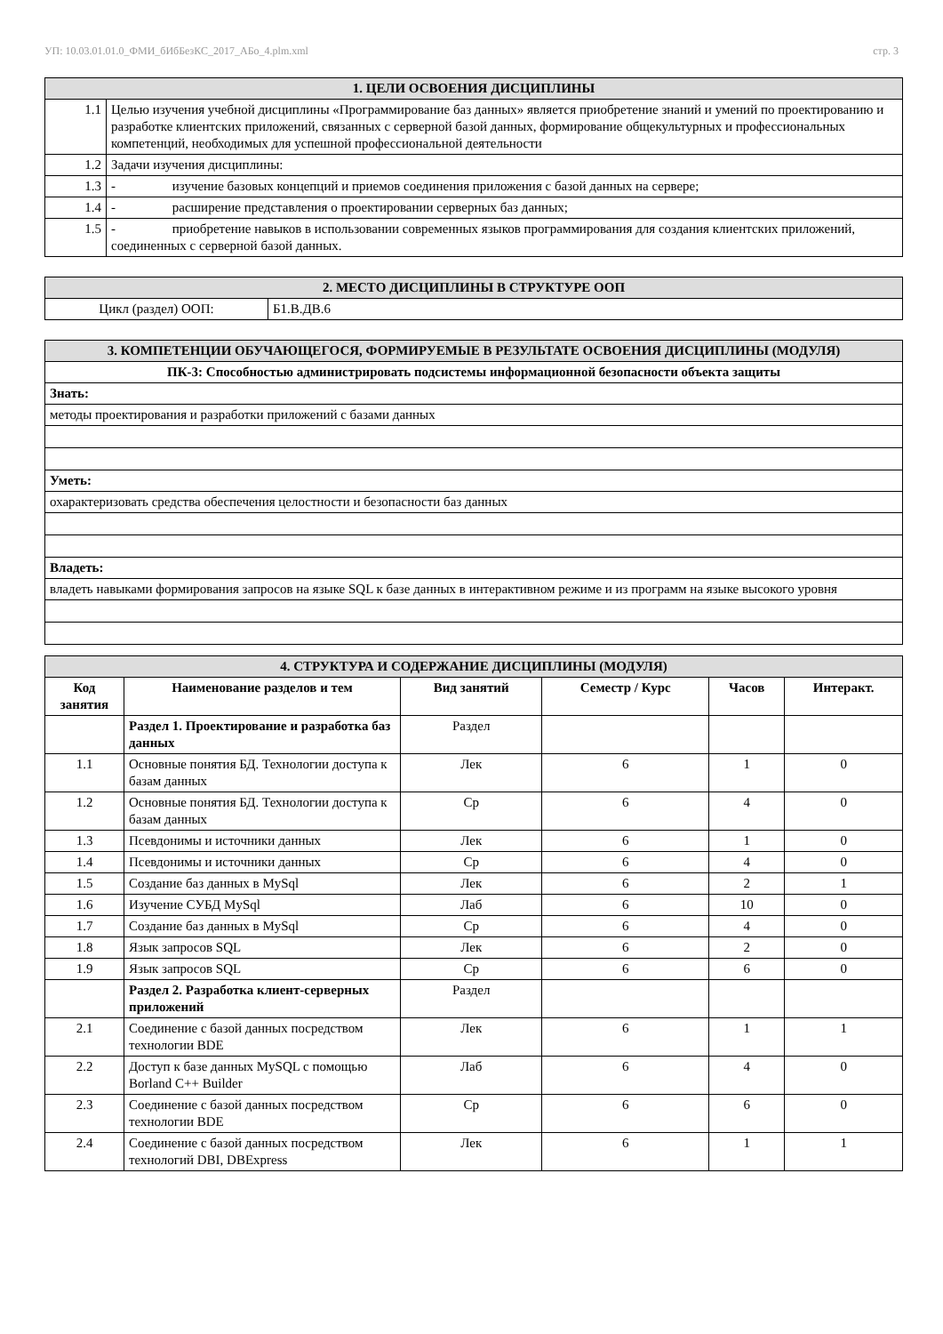УП: 10.03.01.01.0_ФМИ_бИбБезКС_2017_АБо_4.plm.xml стр. 3
| 1. ЦЕЛИ ОСВОЕНИЯ ДИСЦИПЛИНЫ | |
| 1.1 | Целью изучения учебной дисциплины «Программирование баз данных» является приобретение знаний и умений по проектированию и разработке клиентских приложений, связанных с серверной базой данных, формирование общекультурных и профессиональных компетенций, необходимых для успешной профессиональной деятельности |
| 1.2 | Задачи изучения дисциплины: |
| 1.3 | - изучение базовых концепций и приемов соединения приложения с базой данных на сервере; |
| 1.4 | - расширение представления о проектировании серверных баз данных; |
| 1.5 | - приобретение навыков в использовании современных языков программирования для создания клиентских приложений, соединенных с серверной базой данных. |
| 2. МЕСТО ДИСЦИПЛИНЫ В СТРУКТУРЕ ООП | |
| Цикл (раздел) ООП: | Б1.В.ДВ.6 |
| 3. КОМПЕТЕНЦИИ ОБУЧАЮЩЕГОСЯ, ФОРМИРУЕМЫЕ В РЕЗУЛЬТАТЕ ОСВОЕНИЯ ДИСЦИПЛИНЫ (МОДУЛЯ) |
| ПК-3: Способностью администрировать подсистемы информационной безопасности объекта защиты |
| Знать: |
| методы проектирования и разработки приложений с базами данных |
| Уметь: |
| охарактеризовать средства обеспечения целостности и безопасности баз данных |
| Владеть: |
| владеть навыками формирования запросов на языке SQL к базе данных в интерактивном режиме и из программ на языке высокого уровня |
| 4. СТРУКТУРА И СОДЕРЖАНИЕ ДИСЦИПЛИНЫ (МОДУЛЯ) | | | | | |
| Код занятия | Наименование разделов и тем | Вид занятий | Семестр / Курс | Часов | Интеракт. |
| | Раздел 1. Проектирование и разработка баз данных | Раздел | | | |
| 1.1 | Основные понятия БД. Технологии доступа к базам данных | Лек | 6 | 1 | 0 |
| 1.2 | Основные понятия БД. Технологии доступа к базам данных | Ср | 6 | 4 | 0 |
| 1.3 | Псевдонимы и источники данных | Лек | 6 | 1 | 0 |
| 1.4 | Псевдонимы и источники данных | Ср | 6 | 4 | 0 |
| 1.5 | Создание баз данных в MySql | Лек | 6 | 2 | 1 |
| 1.6 | Изучение СУБД MySql | Лаб | 6 | 10 | 0 |
| 1.7 | Создание баз данных в MySql | Ср | 6 | 4 | 0 |
| 1.8 | Язык запросов SQL | Лек | 6 | 2 | 0 |
| 1.9 | Язык запросов SQL | Ср | 6 | 6 | 0 |
| | Раздел 2. Разработка клиент-серверных приложений | Раздел | | | |
| 2.1 | Соединение с базой данных посредством технологии BDE | Лек | 6 | 1 | 1 |
| 2.2 | Доступ к базе данных MySQL с помощью Borland C++ Builder | Лаб | 6 | 4 | 0 |
| 2.3 | Соединение с базой данных посредством технологии BDE | Ср | 6 | 6 | 0 |
| 2.4 | Соединение с базой данных посредством технологий DBI, DBExpress | Лек | 6 | 1 | 1 |